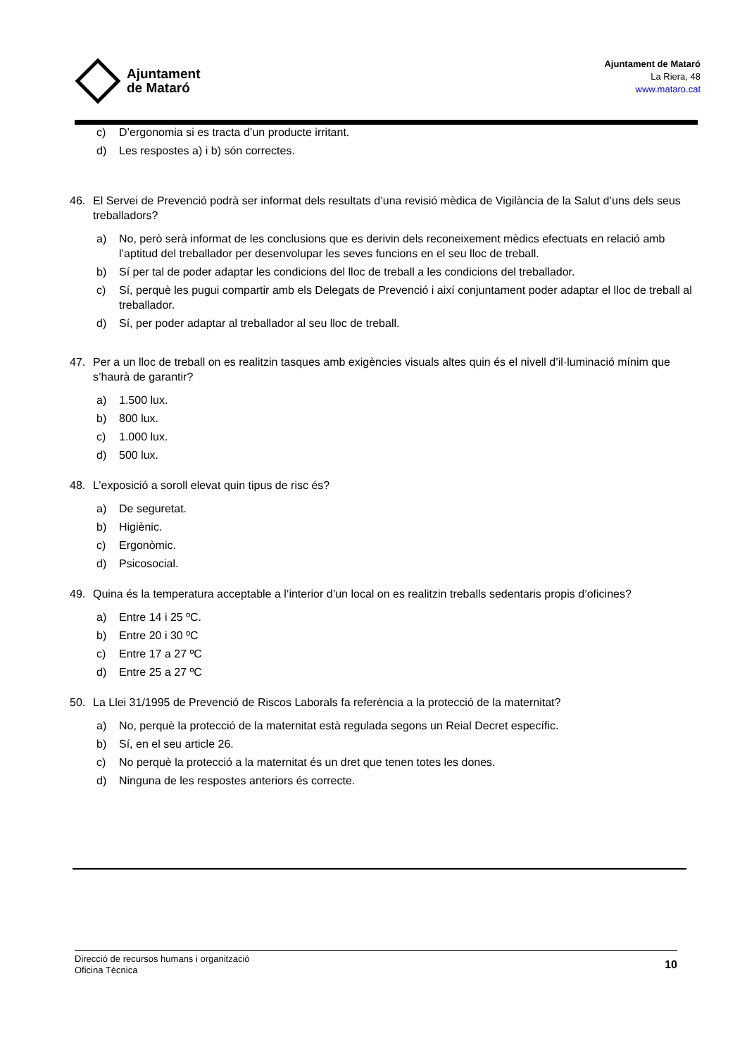Ajuntament
de Mataró
Ajuntament de Mataró
La Riera, 48
www.mataro.cat
c) D’ergonomia si es tracta d’un producte irritant.
d) Les respostes a) i b) són correctes.
46. El Servei de Prevenció podrà ser informat dels resultats d’una revisió mèdica de Vigilància de la Salut d’uns dels seus treballadors?
a) No, però serà informat de les conclusions que es derivin dels reconeixement mèdics efectuats en relació amb l’aptitud del treballador per desenvolupar les seves funcions en el seu lloc de treball.
b) Sí per tal de poder adaptar les condicions del lloc de treball a les condicions del treballador.
c) Sí, perquè les pugui compartir amb els Delegats de Prevenció i així conjuntament poder adaptar el lloc de treball al treballador.
d) Sí, per poder adaptar al treballador al seu lloc de treball.
47. Per a un lloc de treball on es realitzin tasques amb exigències visuals altes quin és el nivell d’il·luminació mínim que s’haurà de garantir?
a) 1.500 lux.
b) 800 lux.
c) 1.000 lux.
d) 500 lux.
48. L’exposició a soroll elevat quin tipus de risc és?
a) De seguretat.
b) Higiènic.
c) Ergonòmic.
d) Psicosocial.
49. Quina és la temperatura acceptable a l’interior d’un local on es realitzin treballs sedentaris propis d’oficines?
a) Entre 14 i 25 ºC.
b) Entre 20 i 30 ºC
c) Entre 17 a 27 ºC
d) Entre 25 a 27 ºC
50. La Llei 31/1995 de Prevenció de Riscos Laborals fa referència a la protecció de la maternitat?
a) No, perquè la protecció de la maternitat està regulada segons un Reial Decret específic.
b) Sí, en el seu article 26.
c) No perquè la protecció a la maternitat és un dret que tenen totes les dones.
d) Ninguna de les respostes anteriors és correcte.
Direcció de recursos humans i organització
Oficina Tècnica
10